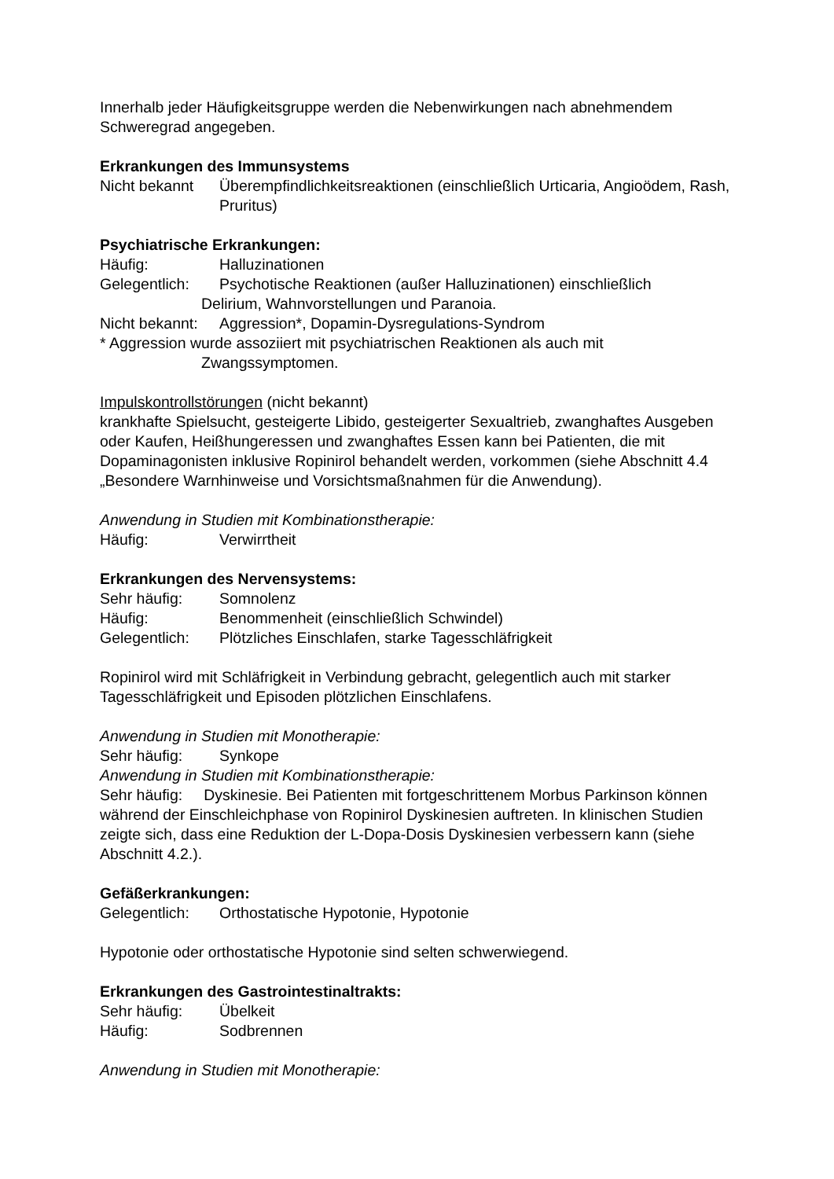Innerhalb jeder Häufigkeitsgruppe werden die Nebenwirkungen nach abnehmendem Schweregrad angegeben.
Erkrankungen des Immunsystems
Nicht bekannt Überempfindlichkeitsreaktionen (einschließlich Urticaria, Angioödem, Rash, Pruritus)
Psychiatrische Erkrankungen:
Häufig: Halluzinationen
Gelegentlich: Psychotische Reaktionen (außer Halluzinationen) einschließlich
Delirium, Wahnvorstellungen und Paranoia.
Nicht bekannt: Aggression*, Dopamin-Dysregulations-Syndrom
* Aggression wurde assoziiert mit psychiatrischen Reaktionen als auch mit
Zwangssymptomen.
Impulskontrollstörungen (nicht bekannt)
krankhafte Spielsucht, gesteigerte Libido, gesteigerter Sexualtrieb, zwanghaftes Ausgeben oder Kaufen, Heißhungeressen und zwanghaftes Essen kann bei Patienten, die mit Dopaminagonisten inklusive Ropinirol behandelt werden, vorkommen (siehe Abschnitt 4.4 „Besondere Warnhinweise und Vorsichtsmaßnahmen für die Anwendung).
Anwendung in Studien mit Kombinationstherapie:
Häufig: Verwirrtheit
Erkrankungen des Nervensystems:
Sehr häufig: Somnolenz
Häufig: Benommenheit (einschließlich Schwindel)
Gelegentlich: Plötzliches Einschlafen, starke Tagesschläfrigkeit
Ropinirol wird mit Schläfrigkeit in Verbindung gebracht, gelegentlich auch mit starker Tagesschläfrigkeit und Episoden plötzlichen Einschlafens.
Anwendung in Studien mit Monotherapie:
Sehr häufig: Synkope
Anwendung in Studien mit Kombinationstherapie:
Sehr häufig: Dyskinesie. Bei Patienten mit fortgeschrittenem Morbus Parkinson können während der Einschleichphase von Ropinirol Dyskinesien auftreten. In klinischen Studien zeigte sich, dass eine Reduktion der L-Dopa-Dosis Dyskinesien verbessern kann (siehe Abschnitt 4.2.).
Gefäßerkrankungen:
Gelegentlich: Orthostatische Hypotonie, Hypotonie
Hypotonie oder orthostatische Hypotonie sind selten schwerwiegend.
Erkrankungen des Gastrointestinaltrakts:
Sehr häufig: Übelkeit
Häufig: Sodbrennen
Anwendung in Studien mit Monotherapie: